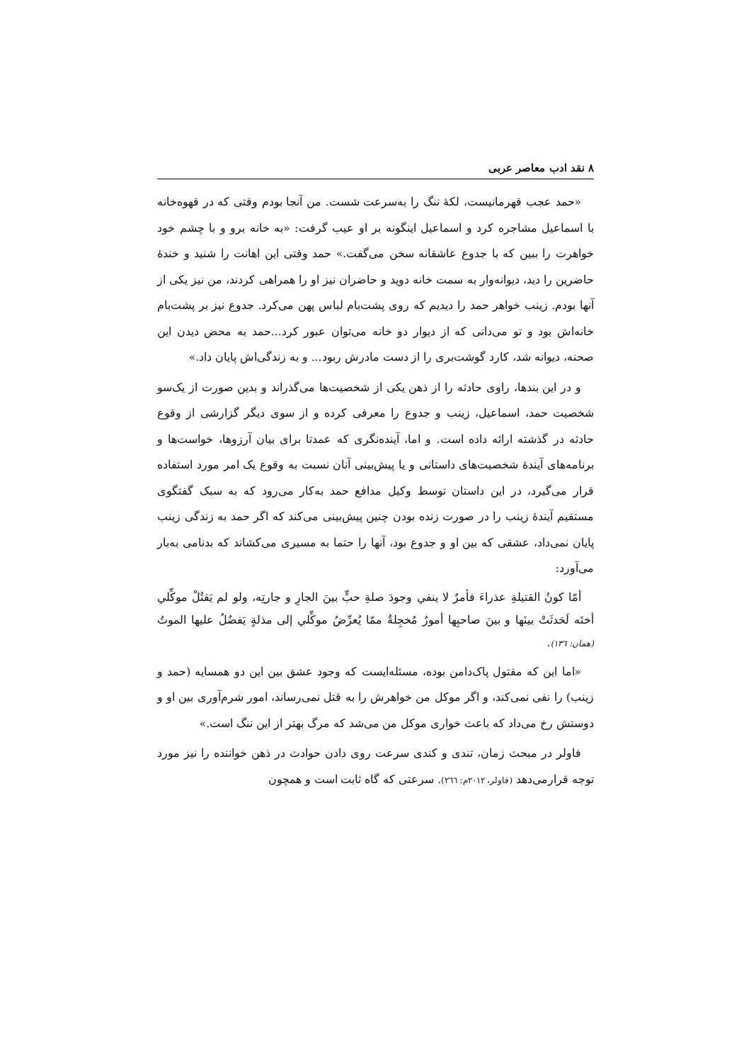۸ نقد ادب معاصر عربی
«حمد عجب قهرمانیست، لکهٔ ننگ را به‌سرعت شست. من آنجا بودم وقتی که در قهوه‌خانه با اسماعیل مشاجره کرد و اسماعیل اینگونه بر او عیب گرفت: «به خانه برو و با چشم خود خواهرت را ببین که با جدوع عاشقانه سخن می‌گفت.» حمد وقتی این اهانت را شنید و خندهٔ حاضرین را دید، دیوانه‌وار به سمت خانه دوید و حاضران نیز او را همراهی کردند، من نیز یکی از آنها بودم. زینب خواهر حمد را دیدیم که روی پشت‌بام لباس پهن می‌کرد. جدوع نیز بر پشت‌بام خانه‌اش بود و تو می‌دانی که از دیوار دو خانه می‌توان عبور کرد...حمد به محض دیدن این صحنه، دیوانه شد، کارد گوشت‌بری را از دست مادرش ربود... و به زندگی‌اش پایان داد.»
و در این بندها، راوی حادثه را از ذهن یکی از شخصیت‌ها می‌گذراند و بدین صورت از یک‌سو شخصیت حمد، اسماعیل، زینب و جدوع را معرفی کرده و از سوی دیگر گزارشی از وقوع حادثه در گذشته ارائه داده است. و اما، آینده‌نگری که عمدتا برای بیان آرزوها، خواست‌ها و برنامه‌های آیندهٔ شخصیت‌های داستانی و یا پیش‌بینی آنان نسبت به وقوع یک امر مورد استفاده قرار می‌گیرد، در این داستان توسط وکیل مدافع حمد به‌کار می‌رود که به سبک گفتگوی مستقیم آیندهٔ زینب را در صورت زنده بودن چنین پیش‌بینی می‌کند که اگر حمد به زندگی زینب پایان نمی‌داد، عشقی که بین او و جدوع بود، آنها را حتما به مسیری می‌کشاند که بدنامی به‌بار می‌آورد:
أمّا كونُ القتيلةِ عذراءَ فأمرٌ لا ينفي وجودَ صلةِ حبٍّ بينَ الجارِ و جارتِه، ولو لم يَقتُلْ موكِّلي أختَه لَحَدثَتْ بينَها و بينَ صاحبِها أمورٌ مُخجِلةٌ ممّا يُعرِّضُ موكِّلي إلى مذلةٍ يَفضُلُ عليها الموتُ (همان: ۱۳٦).
«اما این که مقتول پاک‌دامن بوده، مسئله‌ایست که وجود عشق بین این دو همسایه (حمد و زینب) را نفی نمی‌کند، و اگر موکل من خواهرش را به قتل نمی‌رساند، امور شرم‌آوری بین او و دوستش رخ می‌داد که باعث خواری موکل من می‌شد که مرگ بهتر از این ننگ است.»
فاولر در مبحث زمان، تندی و کندی سرعت روی دادن حوادث در ذهن خواننده را نیز مورد توجه قرارمی‌دهد (فاولر، ۲۰۱۲م: ۲٦٦). سرعتی که گاه ثابت است و همچون